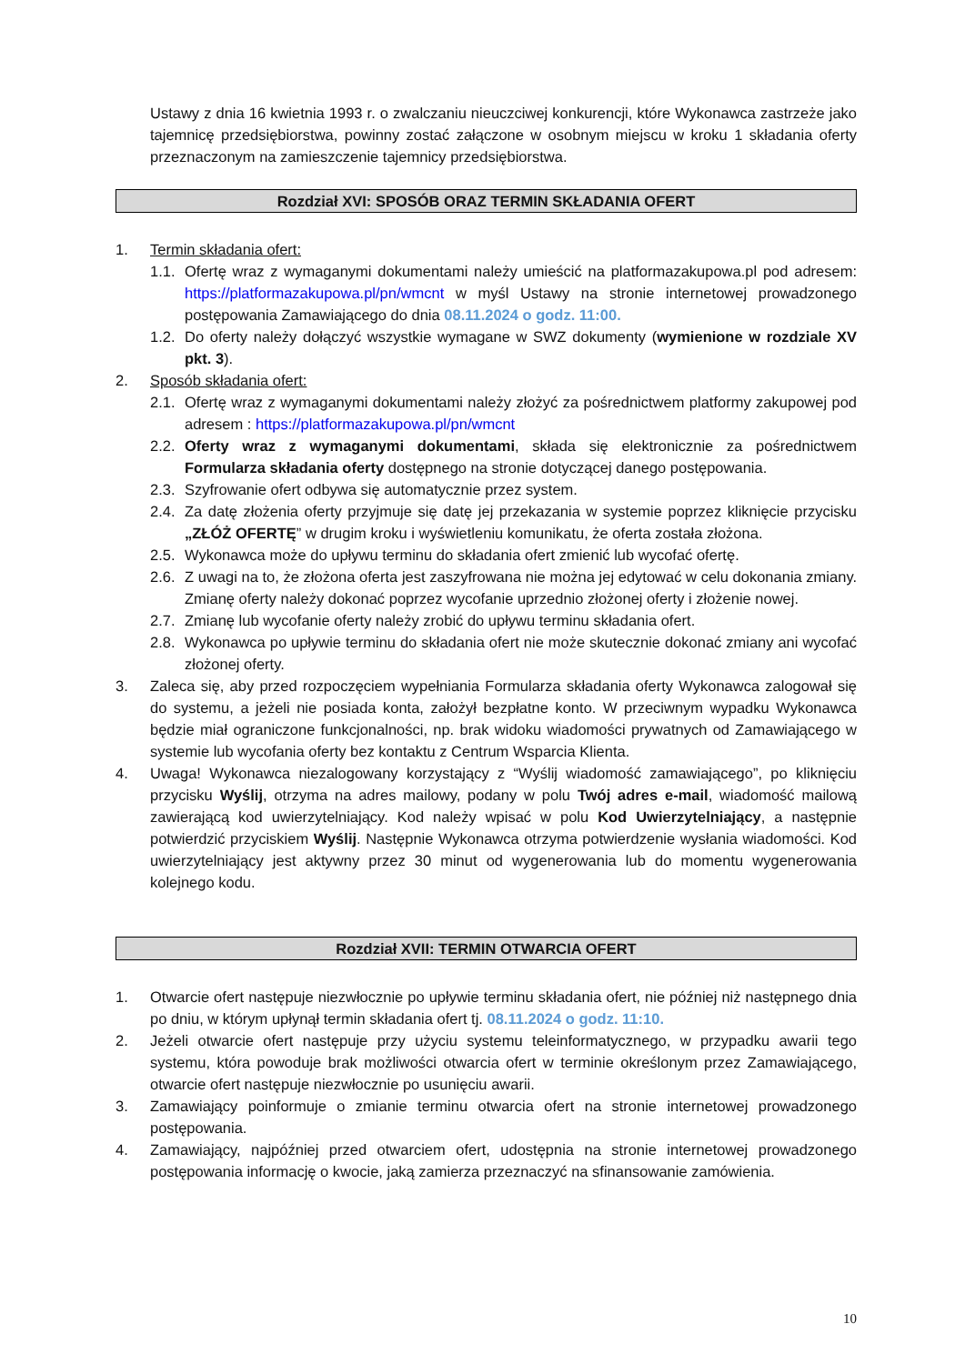Ustawy z dnia 16 kwietnia 1993 r. o zwalczaniu nieuczciwej konkurencji, które Wykonawca zastrzeże jako tajemnicę przedsiębiorstwa, powinny zostać załączone w osobnym miejscu w kroku 1 składania oferty przeznaczonym na zamieszczenie tajemnicy przedsiębiorstwa.
Rozdział XVI: SPOSÓB ORAZ TERMIN SKŁADANIA OFERT
1. Termin składania ofert:
1.1. Ofertę wraz z wymaganymi dokumentami należy umieścić na platformazakupowa.pl pod adresem: https://platformazakupowa.pl/pn/wmcnt w myśl Ustawy na stronie internetowej prowadzonego postępowania Zamawiającego do dnia 08.11.2024 o godz. 11:00.
1.2. Do oferty należy dołączyć wszystkie wymagane w SWZ dokumenty (wymienione w rozdziale XV pkt. 3).
2. Sposób składania ofert:
2.1. Ofertę wraz z wymaganymi dokumentami należy złożyć za pośrednictwem platformy zakupowej pod adresem : https://platformazakupowa.pl/pn/wmcnt
2.2. Oferty wraz z wymaganymi dokumentami, składa się elektronicznie za pośrednictwem Formularza składania oferty dostępnego na stronie dotyczącej danego postępowania.
2.3. Szyfrowanie ofert odbywa się automatycznie przez system.
2.4. Za datę złożenia oferty przyjmuje się datę jej przekazania w systemie poprzez kliknięcie przycisku „ZŁÓŻ OFERTĘ” w drugim kroku i wyświetleniu komunikatu, że oferta została złożona.
2.5. Wykonawca może do upływu terminu do składania ofert zmienić lub wycofać ofertę.
2.6. Z uwagi na to, że złożona oferta jest zaszyfrowana nie można jej edytować w celu dokonania zmiany. Zmianę oferty należy dokonać poprzez wycofanie uprzednio złożonej oferty i złożenie nowej.
2.7. Zmianę lub wycofanie oferty należy zrobić do upływu terminu składania ofert.
2.8. Wykonawca po upływie terminu do składania ofert nie może skutecznie dokonać zmiany ani wycofać złożonej oferty.
3. Zaleca się, aby przed rozpoczęciem wypełniania Formularza składania oferty Wykonawca zalogował się do systemu, a jeżeli nie posiada konta, założył bezpłatne konto. W przeciwnym wypadku Wykonawca będzie miał ograniczone funkcjonalności, np. brak widoku wiadomości prywatnych od Zamawiającego w systemie lub wycofania oferty bez kontaktu z Centrum Wsparcia Klienta.
4. Uwaga! Wykonawca niezalogowany korzystający z “Wyślij wiadomość zamawiającego”, po kliknięciu przycisku Wyślij, otrzyma na adres mailowy, podany w polu Twój adres e-mail, wiadomość mailową zawierającą kod uwierzytelniający. Kod należy wpisać w polu Kod Uwierzytelniający, a następnie potwierdzić przyciskiem Wyślij. Następnie Wykonawca otrzyma potwierdzenie wysłania wiadomości. Kod uwierzytelniający jest aktywny przez 30 minut od wygenerowania lub do momentu wygenerowania kolejnego kodu.
Rozdział XVII: TERMIN OTWARCIA OFERT
1. Otwarcie ofert następuje niezwłocznie po upływie terminu składania ofert, nie później niż następnego dnia po dniu, w którym upłynął termin składania ofert tj. 08.11.2024 o godz. 11:10.
2. Jeżeli otwarcie ofert następuje przy użyciu systemu teleinformatycznego, w przypadku awarii tego systemu, która powoduje brak możliwości otwarcia ofert w terminie określonym przez Zamawiającego, otwarcie ofert następuje niezwłocznie po usunięciu awarii.
3. Zamawiający poinformuje o zmianie terminu otwarcia ofert na stronie internetowej prowadzonego postępowania.
4. Zamawiający, najpóźniej przed otwarciem ofert, udostępnia na stronie internetowej prowadzonego postępowania informację o kwocie, jaką zamierza przeznaczyć na sfinansowanie zamówienia.
10